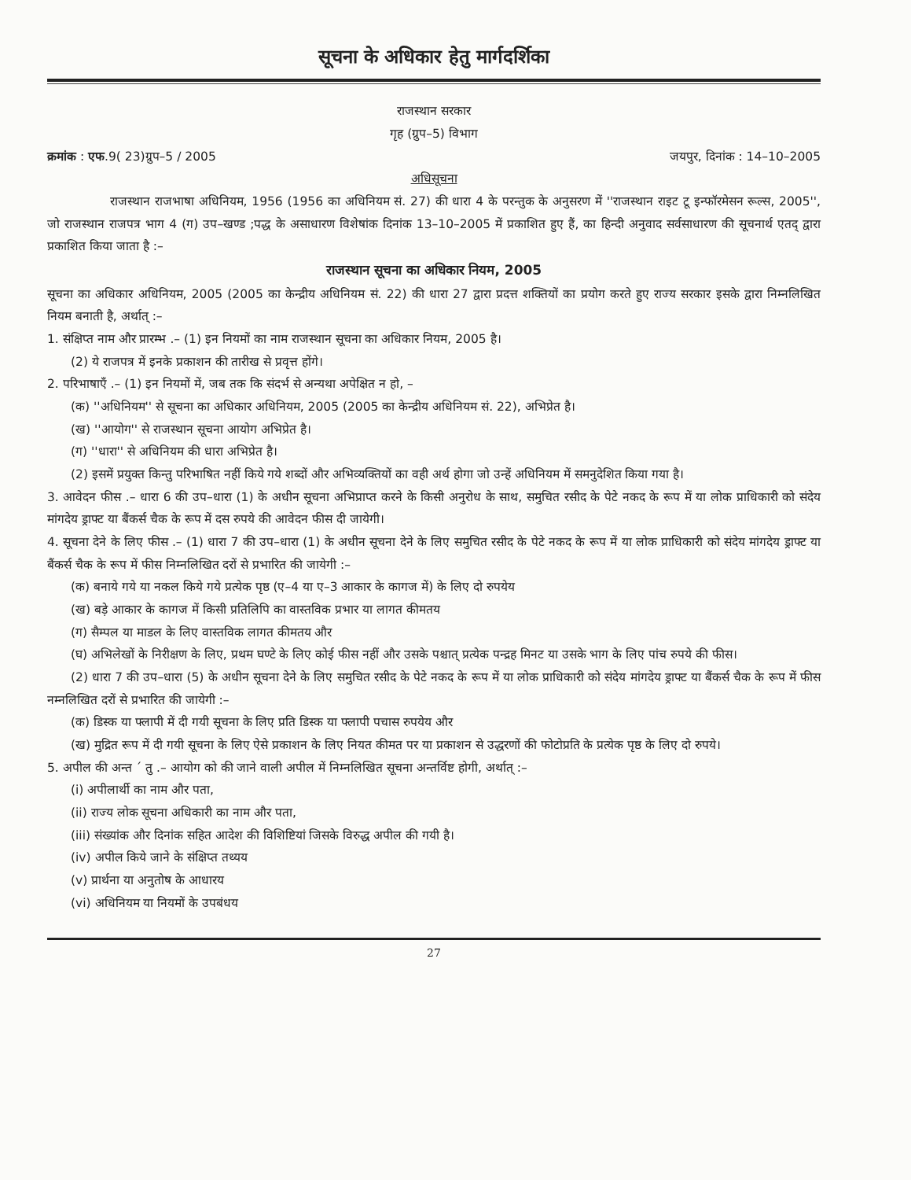सूचना के अधिकार हेतु मार्गदर्शिका
राजस्थान सरकार
गृह (ग्रुप–5) विभाग
क्रमांक : एफ.9( 23)ग्रुप–5 / 2005 जयपुर, दिनांक : 14–10–2005
अधिसूचना
राजस्थान राजभाषा अधिनियम, 1956 (1956 का अधिनियम सं. 27) की धारा 4 के परन्तुक के अनुसरण में ''राजस्थान राइट टू इन्फॉरमेसन रूल्स, 2005'', जो राजस्थान राजपत्र भाग 4 (ग) उप–खण्ड ;पद्ध के असाधारण विशेषांक दिनांक 13–10–2005 में प्रकाशित हुए हैं, का हिन्दी अनुवाद सर्वसाधारण की सूचनार्थ एतद् द्वारा प्रकाशित किया जाता है :–
राजस्थान सूचना का अधिकार नियम, 2005
सूचना का अधिकार अधिनियम, 2005 (2005 का केन्द्रीय अधिनियम सं. 22) की धारा 27 द्वारा प्रदत्त शक्तियों का प्रयोग करते हुए राज्य सरकार इसके द्वारा निम्नलिखित नियम बनाती है, अर्थात् :–
1. संक्षिप्त नाम और प्रारम्भ .– (1) इन नियमों का नाम राजस्थान सूचना का अधिकार नियम, 2005 है।
(2) ये राजपत्र में इनके प्रकाशन की तारीख से प्रवृत्त होंगे।
2. परिभाषाएँ .– (1) इन नियमों में, जब तक कि संदर्भ से अन्यथा अपेक्षित न हो, –
(क) ''अधिनियम'' से सूचना का अधिकार अधिनियम, 2005 (2005 का केन्द्रीय अधिनियम सं. 22), अभिप्रेत है।
(ख) ''आयोग'' से राजस्थान सूचना आयोग अभिप्रेत है।
(ग) ''धारा'' से अधिनियम की धारा अभिप्रेत है।
(2) इसमें प्रयुक्त किन्तु परिभाषित नहीं किये गये शब्दों और अभिव्यक्तियों का वही अर्थ होगा जो उन्हें अधिनियम में समनुदेशित किया गया है।
3. आवेदन फीस .– धारा 6 की उप–धारा (1) के अधीन सूचना अभिप्राप्त करने के किसी अनुरोध के साथ, समुचित रसीद के पेटे नकद के रूप में या लोक प्राधिकारी को संदेय मांगदेय ड्राफ्ट या बैंकर्स चैक के रूप में दस रुपये की आवेदन फीस दी जायेगी।
4. सूचना देने के लिए फीस .– (1) धारा 7 की उप–धारा (1) के अधीन सूचना देने के लिए समुचित रसीद के पेटे नकद के रूप में या लोक प्राधिकारी को संदेय मांगदेय ड्राफ्ट या बैंकर्स चैक के रूप में फीस निम्नलिखित दरों से प्रभारित की जायेगी :–
(क) बनाये गये या नकल किये गये प्रत्येक पृष्ठ (ए–4 या ए–3 आकार के कागज में) के लिए दो रुपयेय
(ख) बड़े आकार के कागज में किसी प्रतिलिपि का वास्तविक प्रभार या लागत कीमतय
(ग) सैम्पल या माडल के लिए वास्तविक लागत कीमतय और
(घ) अभिलेखों के निरीक्षण के लिए, प्रथम घण्टे के लिए कोई फीस नहीं और उसके पश्चात् प्रत्येक पन्द्रह मिनट या उसके भाग के लिए पांच रुपये की फीस।
(2) धारा 7 की उप–धारा (5) के अधीन सूचना देने के लिए समुचित रसीद के पेटे नकद के रूप में या लोक प्राधिकारी को संदेय मांगदेय ड्राफ्ट या बैंकर्स चैक के रूप में फीस नम्नलिखित दरों से प्रभारित की जायेगी :–
(क) डिस्क या फ्लापी में दी गयी सूचना के लिए प्रति डिस्क या फ्लापी पचास रुपयेय और
(ख) मुद्रित रूप में दी गयी सूचना के लिए ऐसे प्रकाशन के लिए नियत कीमत पर या प्रकाशन से उद्धरणों की फोटोप्रति के प्रत्येक पृष्ठ के लिए दो रुपये।
5. अपील की अन्त ´ तु .– आयोग को की जाने वाली अपील में निम्नलिखित सूचना अन्तर्विष्ट होगी, अर्थात् :–
(i) अपीलार्थी का नाम और पता,
(ii) राज्य लोक सूचना अधिकारी का नाम और पता,
(iii) संख्यांक और दिनांक सहित आदेश की विशिष्टियां जिसके विरुद्ध अपील की गयी है।
(iv) अपील किये जाने के संक्षिप्त तथ्यय
(v) प्रार्थना या अनुतोष के आधारय
(vi) अधिनियम या नियमों के उपबंधय
27